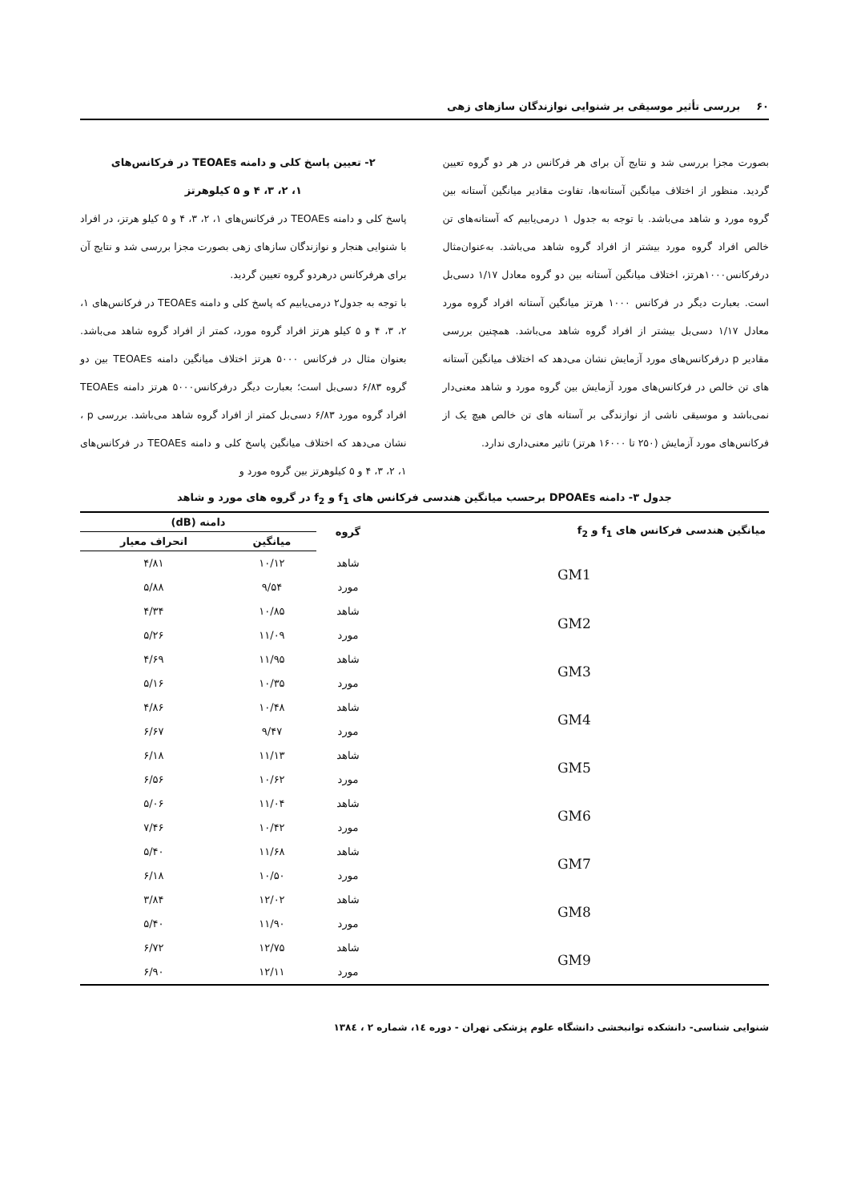۶۰ بررسی تأثیر موسیقی بر شنوایی نوازندگان سازهای زهی
بصورت مجزا بررسی شد و نتایج آن برای هر فرکانس در هر دو گروه تعیین گردید. منظور از اختلاف میانگین آستانه‌ها، تفاوت مقادیر میانگین آستانه بین گروه مورد و شاهد می‌باشد. با توجه به جدول ۱ درمی‌یابیم که آستانه‌های تن خالص افراد گروه مورد بیشتر از افراد گروه شاهد می‌باشد. به‌عنوان‌مثال درفرکانس۱۰۰۰هرتز، اختلاف میانگین آستانه بین دو گروه معادل ۱/۱۷ دسی‌بل است. بعبارت دیگر در فرکانس ۱۰۰۰ هرتز میانگین آستانه افراد گروه مورد معادل ۱/۱۷ دسی‌بل بیشتر از افراد گروه شاهد می‌باشد. همچنین بررسی مقادیر p درفرکانس‌های مورد آزمایش نشان می‌دهد که اختلاف میانگین آستانه های تن خالص در فرکانس‌های مورد آزمایش بین گروه مورد و شاهد معنی‌دار نمی‌باشد و موسیقی ناشی از نوازندگی بر آستانه های تن خالص هیچ یک از فرکانس‌های مورد آزمایش (۲۵۰ تا ۱۶۰۰۰ هرتز) تاثیر معنی‌داری ندارد.
۲- تعیین پاسخ کلی و دامنه TEOAEs در فرکانس‌های
۱، ۲، ۳، ۴ و ۵ کیلوهرتز
پاسخ کلی و دامنه TEOAEs در فرکانس‌های ۱، ۲، ۳، ۴ و ۵ کیلو هرتز، در افراد با شنوایی هنجار و نوازندگان سازهای زهی بصورت مجزا بررسی شد و نتایج آن برای هرفرکانس درهردو گروه تعیین گردید.
با توجه به جدول۲ درمی‌یابیم که پاسخ کلی و دامنه TEOAEs در فرکانس‌های ۱، ۲، ۳، ۴ و ۵ کیلو هرتز افراد گروه مورد، کمتر از افراد گروه شاهد می‌باشد. بعنوان مثال در فرکانس ۵۰۰۰ هرتز اختلاف میانگین دامنه TEOAEs بین دو گروه ۶/۸۳ دسی‌بل است؛ بعبارت دیگر درفرکانس۵۰۰۰ هرتز دامنه TEOAEs افراد گروه مورد ۶/۸۳ دسی‌بل کمتر از افراد گروه شاهد می‌باشد. بررسی p ، نشان می‌دهد که اختلاف میانگین پاسخ کلی و دامنه TEOAEs در فرکانس‌های ۱، ۲، ۳، ۴ و ۵ کیلوهرتز بین گروه مورد و
جدول ۳- دامنه DPOAEs برحسب میانگین هندسی فرکانس های f<sub>1</sub> و f<sub>2</sub> در گروه های مورد و شاهد
| میانگین هندسی فرکانس های f<sub>1</sub> و f<sub>2</sub> | گروه | دامنه (dB) | |
| --- | --- | --- | --- |
| | | میانگین | انحراف معیار |
| GM1 | شاهد | ۱۰/۱۲ | ۴/۸۱ |
| | مورد | ۹/۵۴ | ۵/۸۸ |
| GM2 | شاهد | ۱۰/۸۵ | ۴/۳۴ |
| | مورد | ۱۱/۰۹ | ۵/۲۶ |
| GM3 | شاهد | ۱۱/۹۵ | ۴/۶۹ |
| | مورد | ۱۰/۳۵ | ۵/۱۶ |
| GM4 | شاهد | ۱۰/۴۸ | ۴/۸۶ |
| | مورد | ۹/۴۷ | ۶/۶۷ |
| GM5 | شاهد | ۱۱/۱۳ | ۶/۱۸ |
| | مورد | ۱۰/۶۲ | ۶/۵۶ |
| GM6 | شاهد | ۱۱/۰۴ | ۵/۰۶ |
| | مورد | ۱۰/۴۲ | ۷/۴۶ |
| GM7 | شاهد | ۱۱/۶۸ | ۵/۴۰ |
| | مورد | ۱۰/۵۰ | ۶/۱۸ |
| GM8 | شاهد | ۱۲/۰۲ | ۳/۸۴ |
| | مورد | ۱۱/۹۰ | ۵/۴۰ |
| GM9 | شاهد | ۱۲/۷۵ | ۶/۷۲ |
| | مورد | ۱۲/۱۱ | ۶/۹۰ |
شنوایی شناسی- دانشکده توانبخشی دانشگاه علوم پزشکی تهران - دوره ۱٤، شماره ۲ ، ۱۳۸٤